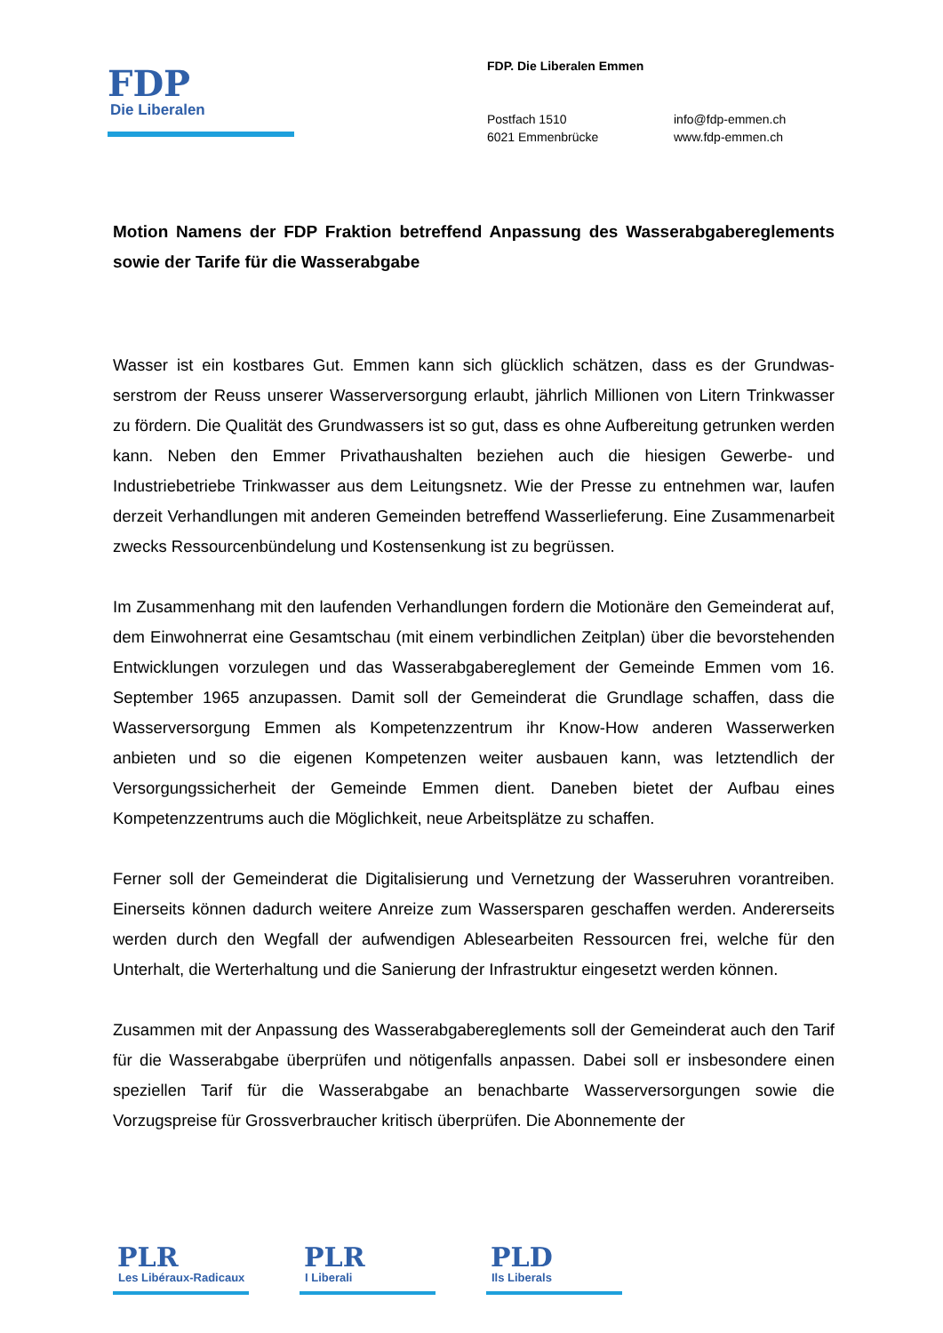FDP
Die Liberalen
FDP. Die Liberalen Emmen
Postfach 1510
6021 Emmenbrücke
info@fdp-emmen.ch
www.fdp-emmen.ch
Motion Namens der FDP Fraktion betreffend Anpassung des Wasserabgaberegle­ments sowie der Tarife für die Wasserabgabe
Wasser ist ein kostbares Gut. Emmen kann sich glücklich schätzen, dass es der Grundwas­serstrom der Reuss unserer Wasserversorgung erlaubt, jährlich Millionen von Litern Trink­wasser zu fördern. Die Qualität des Grundwassers ist so gut, dass es ohne Aufbereitung getrunken werden kann. Neben den Emmer Privathaushalten beziehen auch die hiesigen Gewerbe- und Industriebetriebe Trinkwasser aus dem Leitungsnetz. Wie der Presse zu ent­nehmen war, laufen derzeit Verhandlungen mit anderen Gemeinden betreffend Wasserliefe­rung. Eine Zusammenarbeit zwecks Ressourcenbündelung und Kostensenkung ist zu be­grüssen.
Im Zusammenhang mit den laufenden Verhandlungen fordern die Motionäre den Gemeinde­rat auf, dem Einwohnerrat eine Gesamtschau (mit einem verbindlichen Zeitplan) über die bevorstehenden Entwicklungen vorzulegen und das Wasserabgabereglement der Gemeinde Emmen vom 16. September 1965 anzupassen. Damit soll der Gemeinderat die Grundlage schaffen, dass die Wasserversorgung Emmen als Kompetenzzentrum ihr Know-How ande­ren Wasserwerken anbieten und so die eigenen Kompetenzen weiter ausbauen kann, was letztendlich der Versorgungssicherheit der Gemeinde Emmen dient. Daneben bietet der Auf­bau eines Kompetenzzentrums auch die Möglichkeit, neue Arbeitsplätze zu schaffen.
Ferner soll der Gemeinderat die Digitalisierung und Vernetzung der Wasseruhren vorantrei­ben. Einerseits können dadurch weitere Anreize zum Wassersparen geschaffen werden. Andererseits werden durch den Wegfall der aufwendigen Ablesearbeiten Ressourcen frei, welche für den Unterhalt, die Werterhaltung und die Sanierung der Infrastruktur eingesetzt werden können.
Zusammen mit der Anpassung des Wasserabgabereglements soll der Gemeinderat auch den Tarif für die Wasserabgabe überprüfen und nötigenfalls anpassen. Dabei soll er insbe­sondere einen speziellen Tarif für die Wasserabgabe an benachbarte Wasserversorgungen sowie die Vorzugspreise für Grossverbraucher kritisch überprüfen. Die Abonnemente der
PLR
Les Libéraux-Radicaux
PLR
I Liberali
PLD
Ils Liberals